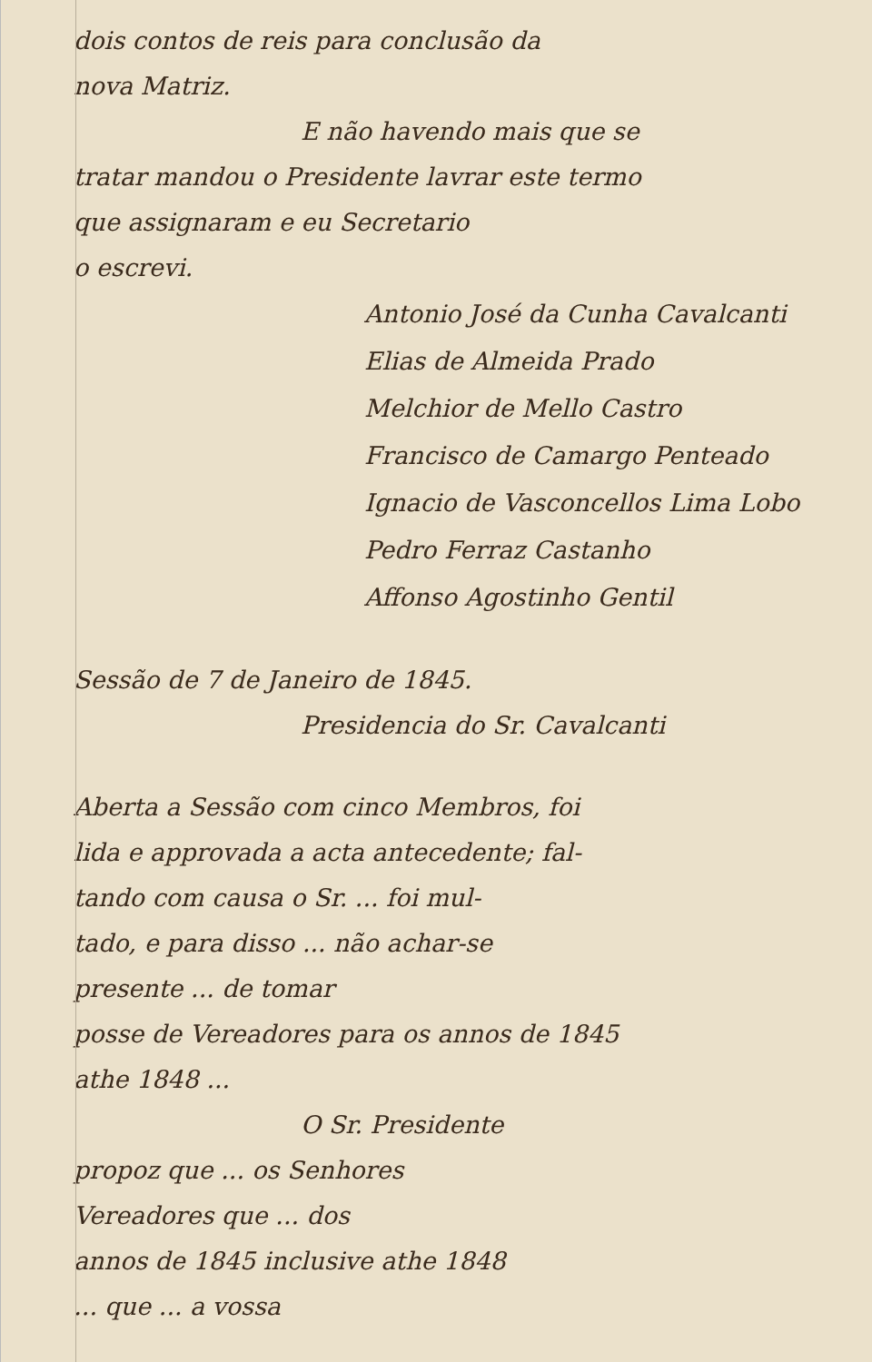dois contos de reis para conclusão da
nova Matriz.
E não havendo mais que se
tratar mandou o Presidente lavrar este termo
que assignaram e eu Secretario
o escrevi.
Antonio José da Cunha Cavalcanti
Elias de Almeida Prado
Melchior de Mello Castro
Francisco de Camargo Penteado
Ignacio de Vasconcellos Lima Lobo
Pedro Ferraz Castanho
Affonso Agostinho Gentil
Sessão de 7 de Janeiro de 1845.
Presidencia do Sr. Cavalcanti
Aberta a Sessão com cinco Membros, foi
lida e approvada a acta antecedente; fal-
tando com causa o Sr. ... foi mul-
tado, e para disso ... não achar-se
presente ... de tomar
posse de Vereadores para os annos de 1845
athe 1848 ...
O Sr. Presidente
propoz que ... os Senhores
Vereadores que ... dos
annos de 1845 inclusive athe 1848
... que ... a vossa